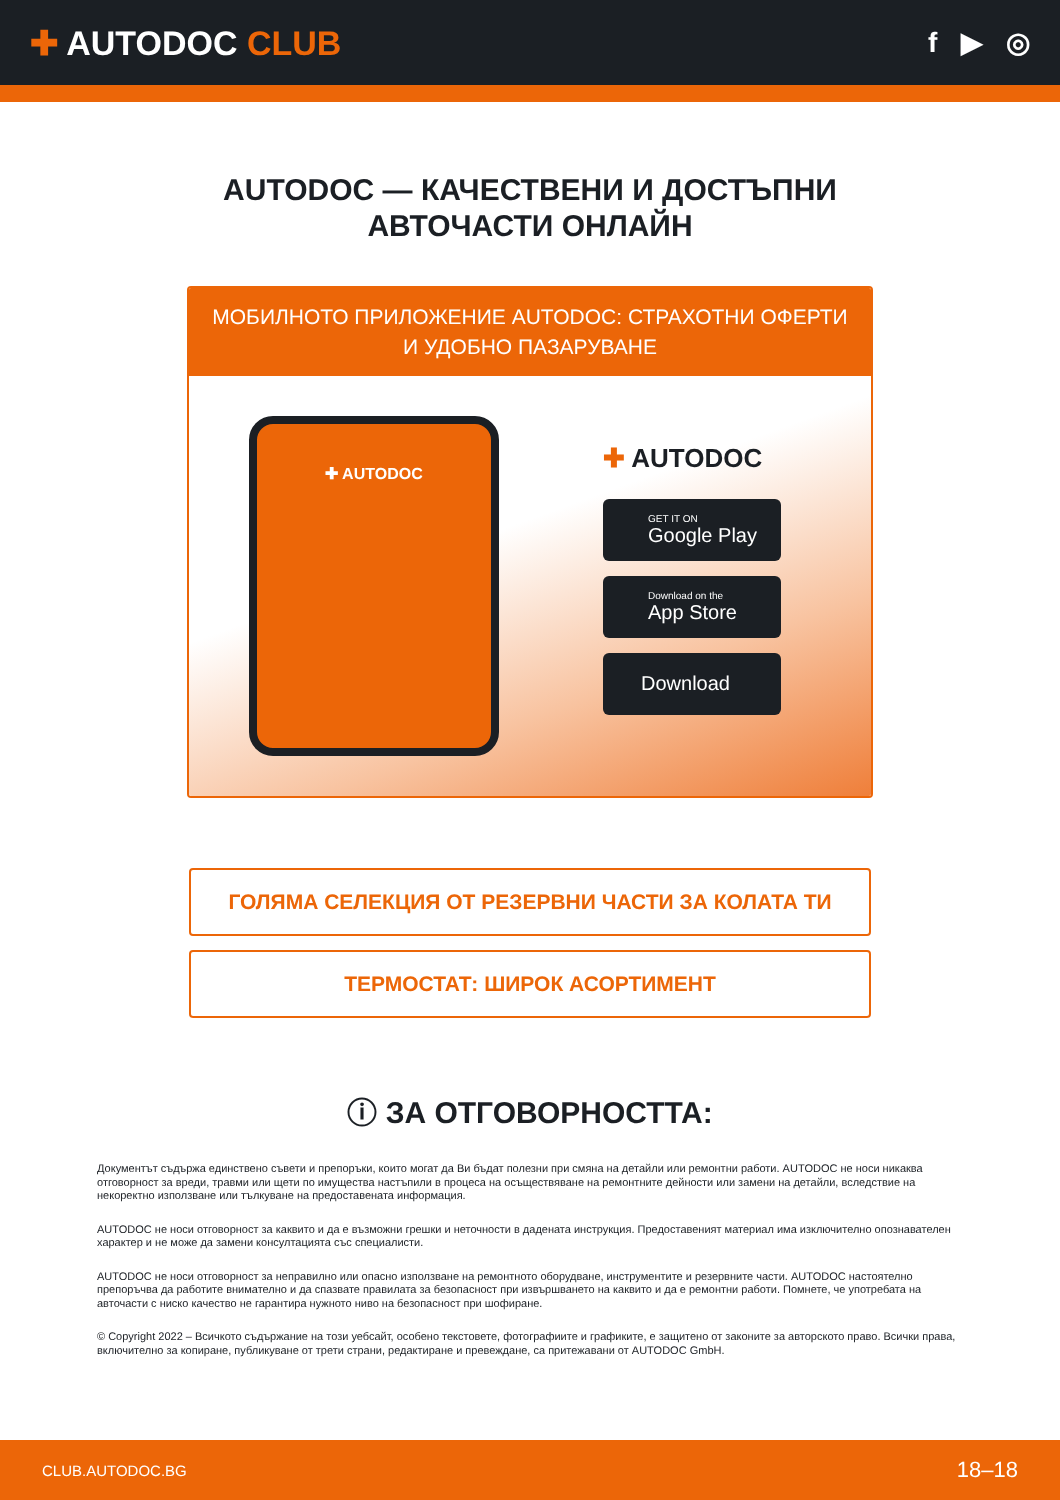✚ AUTODOC CLUB
f ▶ ◎
AUTODOC — КАЧЕСТВЕНИ И ДОСТЪПНИ
АВТОЧАСТИ ОНЛАЙН
МОБИЛНОТО ПРИЛОЖЕНИЕ AUTODOC: СТРАХОТНИ ОФЕРТИ И УДОБНО ПАЗАРУВАНЕ
✚ AUTODOC
✚ AUTODOC
GET IT ON
Google Play
Download on the
App Store
Download
ГОЛЯМА СЕЛЕКЦИЯ ОТ РЕЗЕРВНИ ЧАСТИ ЗА КОЛАТА ТИ
ТЕРМОСТАТ: ШИРОК АСОРТИМЕНТ
ⓘ ЗА ОТГОВОРНОСТТА:
Документът съдържа единствено съвети и препоръки, които могат да Ви бъдат полезни при смяна на детайли или ремонтни работи. AUTODOC не носи никаква отговорност за вреди, травми или щети по имущества настъпили в процеса на осъществяване на ремонтните дейности или замени на детайли, вследствие на некоректно използване или тълкуване на предоставената информация.
AUTODOC не носи отговорност за каквито и да е възможни грешки и неточности в дадената инструкция. Предоставеният материал има изключително опознавателен характер и не може да замени консултацията със специалисти.
AUTODOC не носи отговорност за неправилно или опасно използване на ремонтното оборудване, инструментите и резервните части. AUTODOC настоятелно препоръчва да работите внимателно и да спазвате правилата за безопасност при извършването на каквито и да е ремонтни работи. Помнете, че употребата на авточасти с ниско качество не гарантира нужното ниво на безопасност при шофиране.
© Copyright 2022 – Всичкото съдържание на този уебсайт, особено текстовете, фотографиите и графиките, е защитено от законите за авторското право. Всички права, включително за копиране, публикуване от трети страни, редактиране и превеждане, са притежавани от AUTODOC GmbH.
CLUB.AUTODOC.BG 18–18